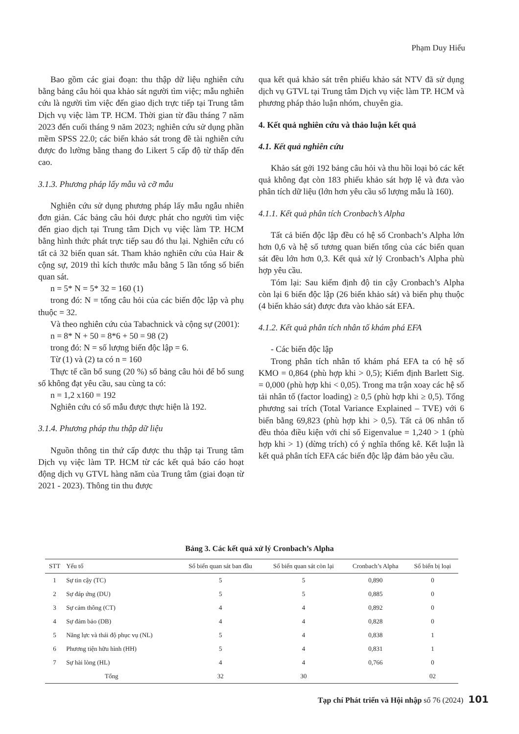Phạm Duy Hiếu
Bao gồm các giai đoạn: thu thập dữ liệu nghiên cứu bằng bảng câu hỏi qua khảo sát người tìm việc; mẫu nghiên cứu là người tìm việc đến giao dịch trực tiếp tại Trung tâm Dịch vụ việc làm TP. HCM. Thời gian từ đầu tháng 7 năm 2023 đến cuối tháng 9 năm 2023; nghiên cứu sử dụng phần mềm SPSS 22.0; các biến khảo sát trong đề tài nghiên cứu được đo lường bằng thang đo Likert 5 cấp độ từ thấp đến cao.
3.1.3. Phương pháp lấy mẫu và cỡ mẫu
Nghiên cứu sử dụng phương pháp lấy mẫu ngẫu nhiên đơn giản. Các bảng câu hỏi được phát cho người tìm việc đến giao dịch tại Trung tâm Dịch vụ việc làm TP. HCM bằng hình thức phát trực tiếp sau đó thu lại. Nghiên cứu có tất cả 32 biến quan sát. Tham khảo nghiên cứu của Hair & cộng sự, 2019 thì kích thước mẫu bằng 5 lần tổng số biến quan sát.
n = 5* N = 5* 32 = 160 (1)
trong đó: N = tổng câu hỏi của các biến độc lập và phụ thuộc = 32.
Và theo nghiên cứu của Tabachnick và cộng sự (2001):
n = 8* N + 50 = 8*6 + 50 = 98 (2)
trong đó: N = số lượng biến độc lập = 6.
Từ (1) và (2) ta có n = 160
Thực tế cần bổ sung (20 %) số bảng câu hỏi để bổ sung số không đạt yêu cầu, sau cùng ta có:
n = 1,2 x160 = 192
Nghiên cứu có số mẫu được thực hiện là 192.
3.1.4. Phương pháp thu thập dữ liệu
Nguồn thông tin thứ cấp được thu thập tại Trung tâm Dịch vụ việc làm TP. HCM từ các kết quả báo cáo hoạt động dịch vụ GTVL hàng năm của Trung tâm (giai đoạn từ 2021 - 2023). Thông tin thu được
qua kết quả khảo sát trên phiếu khảo sát NTV đã sử dụng dịch vụ GTVL tại Trung tâm Dịch vụ việc làm TP. HCM và phương pháp thảo luận nhóm, chuyên gia.
4. Kết quả nghiên cứu và thảo luận kết quả
4.1. Kết quả nghiên cứu
Khảo sát gởi 192 bảng câu hỏi và thu hồi loại bỏ các kết quả không đạt còn 183 phiếu khảo sát hợp lệ và đưa vào phân tích dữ liệu (lớn hơn yêu cầu số lượng mẫu là 160).
4.1.1. Kết quả phân tích Cronbach’s Alpha
Tất cả biến độc lập đều có hệ số Cronbach’s Alpha lớn hơn 0,6 và hệ số tương quan biến tổng của các biến quan sát đều lớn hơn 0,3. Kết quả xử lý Cronbach’s Alpha phù hợp yêu cầu.
Tóm lại: Sau kiểm định độ tin cậy Cronbach’s Alpha còn lại 6 biến độc lập (26 biến khảo sát) và biến phụ thuộc (4 biến khảo sát) được đưa vào khảo sát EFA.
4.1.2. Kết quả phân tích nhân tố khám phá EFA
- Các biến độc lập
Trong phân tích nhân tố khám phá EFA ta có hệ số KMO = 0,864 (phù hợp khi > 0,5); Kiểm định Barlett Sig. = 0,000 (phù hợp khi < 0,05). Trong ma trận xoay các hệ số tải nhân tố (factor loading) ≥ 0,5 (phù hợp khi ≥ 0,5). Tổng phương sai trích (Total Variance Explained – TVE) với 6 biến bằng 69,823 (phù hợp khi > 0,5). Tất cả 06 nhân tố đều thỏa điều kiện với chỉ số Eigenvalue = 1,240 > 1 (phù hợp khi > 1) (dừng trích) có ý nghĩa thống kê. Kết luận là kết quả phân tích EFA các biến độc lập đảm bảo yêu cầu.
Bảng 3. Các kết quả xử lý Cronbach’s Alpha
| STT | Yếu tố | Số biến quan sát ban đầu | Số biến quan sát còn lại | Cronbach’s Alpha | Số biến bị loại |
| --- | --- | --- | --- | --- | --- |
| 1 | Sự tin cậy (TC) | 5 | 5 | 0,890 | 0 |
| 2 | Sự đáp ứng (DU) | 5 | 5 | 0,885 | 0 |
| 3 | Sự cảm thông (CT) | 4 | 4 | 0,892 | 0 |
| 4 | Sự đảm bảo (DB) | 4 | 4 | 0,828 | 0 |
| 5 | Năng lực và thái độ phục vụ (NL) | 5 | 4 | 0,838 | 1 |
| 6 | Phương tiện hữu hình (HH) | 5 | 4 | 0,831 | 1 |
| 7 | Sự hài lòng (HL) | 4 | 4 | 0,766 | 0 |
| Tổng | | 32 | 30 | | 02 |
Tạp chí Phát triển và Hội nhập số 76 (2024) 101